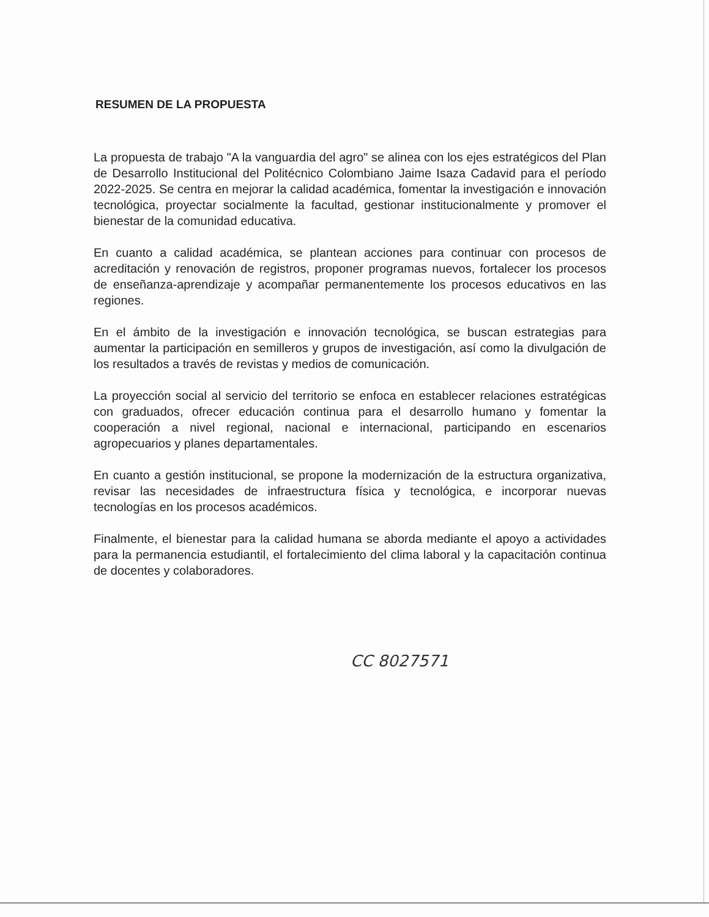RESUMEN DE LA PROPUESTA
La propuesta de trabajo "A la vanguardia del agro" se alinea con los ejes estratégicos del Plan de Desarrollo Institucional del Politécnico Colombiano Jaime Isaza Cadavid para el período 2022-2025. Se centra en mejorar la calidad académica, fomentar la investigación e innovación tecnológica, proyectar socialmente la facultad, gestionar institucionalmente y promover el bienestar de la comunidad educativa.
En cuanto a calidad académica, se plantean acciones para continuar con procesos de acreditación y renovación de registros, proponer programas nuevos, fortalecer los procesos de enseñanza-aprendizaje y acompañar permanentemente los procesos educativos en las regiones.
En el ámbito de la investigación e innovación tecnológica, se buscan estrategias para aumentar la participación en semilleros y grupos de investigación, así como la divulgación de los resultados a través de revistas y medios de comunicación.
La proyección social al servicio del territorio se enfoca en establecer relaciones estratégicas con graduados, ofrecer educación continua para el desarrollo humano y fomentar la cooperación a nivel regional, nacional e internacional, participando en escenarios agropecuarios y planes departamentales.
En cuanto a gestión institucional, se propone la modernización de la estructura organizativa, revisar las necesidades de infraestructura física y tecnológica, e incorporar nuevas tecnologías en los procesos académicos.
Finalmente, el bienestar para la calidad humana se aborda mediante el apoyo a actividades para la permanencia estudiantil, el fortalecimiento del clima laboral y la capacitación continua de docentes y colaboradores.
CC 8027571